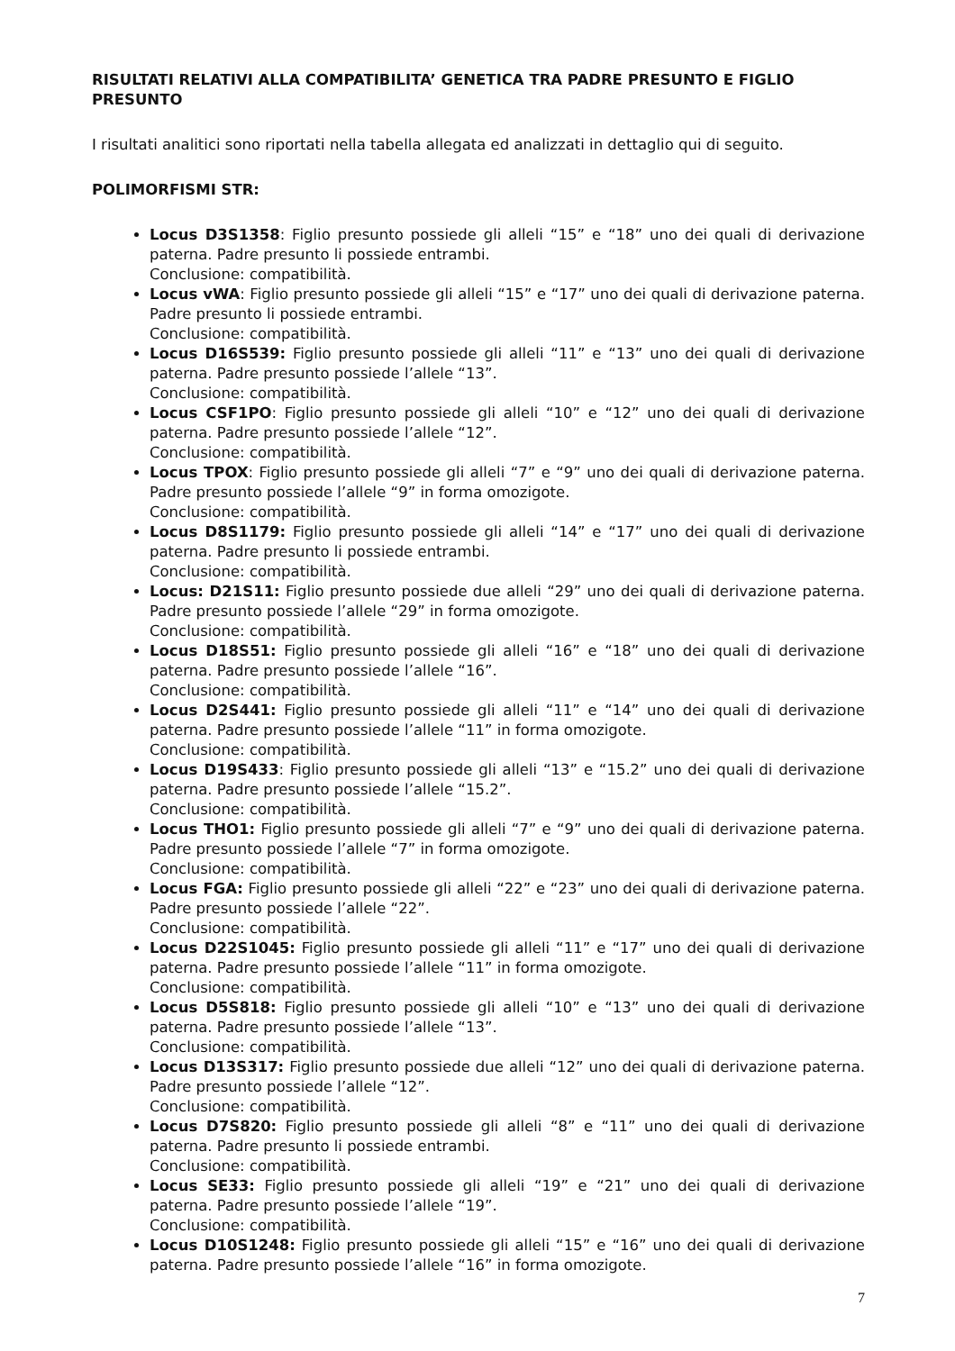RISULTATI RELATIVI ALLA COMPATIBILITA’ GENETICA TRA PADRE PRESUNTO E FIGLIO PRESUNTO
I risultati analitici sono riportati nella tabella allegata ed analizzati in dettaglio qui di seguito.
POLIMORFISMI STR:
Locus D3S1358: Figlio presunto possiede gli alleli “15” e “18” uno dei quali di derivazione paterna. Padre presunto li possiede entrambi.
Conclusione: compatibilità.
Locus vWA: Figlio presunto possiede gli alleli “15” e “17” uno dei quali di derivazione paterna. Padre presunto li possiede entrambi.
Conclusione: compatibilità.
Locus D16S539: Figlio presunto possiede gli alleli “11” e “13” uno dei quali di derivazione paterna. Padre presunto possiede l’allele “13”.
Conclusione: compatibilità.
Locus CSF1PO: Figlio presunto possiede gli alleli “10” e “12” uno dei quali di derivazione paterna. Padre presunto possiede l’allele “12”.
Conclusione: compatibilità.
Locus TPOX: Figlio presunto possiede gli alleli “7” e “9” uno dei quali di derivazione paterna. Padre presunto possiede l’allele “9” in forma omozigote.
Conclusione: compatibilità.
Locus D8S1179: Figlio presunto possiede gli alleli “14” e “17” uno dei quali di derivazione paterna. Padre presunto li possiede entrambi.
Conclusione: compatibilità.
Locus: D21S11: Figlio presunto possiede due alleli “29” uno dei quali di derivazione paterna. Padre presunto possiede l’allele “29” in forma omozigote.
Conclusione: compatibilità.
Locus D18S51: Figlio presunto possiede gli alleli “16” e “18” uno dei quali di derivazione paterna. Padre presunto possiede l’allele “16”.
Conclusione: compatibilità.
Locus D2S441: Figlio presunto possiede gli alleli “11” e “14” uno dei quali di derivazione paterna. Padre presunto possiede l’allele “11” in forma omozigote.
Conclusione: compatibilità.
Locus D19S433: Figlio presunto possiede gli alleli “13” e “15.2” uno dei quali di derivazione paterna. Padre presunto possiede l’allele “15.2”.
Conclusione: compatibilità.
Locus THO1: Figlio presunto possiede gli alleli “7” e “9” uno dei quali di derivazione paterna. Padre presunto possiede l’allele “7” in forma omozigote.
Conclusione: compatibilità.
Locus FGA: Figlio presunto possiede gli alleli “22” e “23” uno dei quali di derivazione paterna. Padre presunto possiede l’allele “22”.
Conclusione: compatibilità.
Locus D22S1045: Figlio presunto possiede gli alleli “11” e “17” uno dei quali di derivazione paterna. Padre presunto possiede l’allele “11” in forma omozigote.
Conclusione: compatibilità.
Locus D5S818: Figlio presunto possiede gli alleli “10” e “13” uno dei quali di derivazione paterna. Padre presunto possiede l’allele “13”.
Conclusione: compatibilità.
Locus D13S317: Figlio presunto possiede due alleli “12” uno dei quali di derivazione paterna. Padre presunto possiede l’allele “12”.
Conclusione: compatibilità.
Locus D7S820: Figlio presunto possiede gli alleli “8” e “11” uno dei quali di derivazione paterna. Padre presunto li possiede entrambi.
Conclusione: compatibilità.
Locus SE33: Figlio presunto possiede gli alleli “19” e “21” uno dei quali di derivazione paterna. Padre presunto possiede l’allele “19”.
Conclusione: compatibilità.
Locus D10S1248: Figlio presunto possiede gli alleli “15” e “16” uno dei quali di derivazione paterna. Padre presunto possiede l’allele “16” in forma omozigote.
7